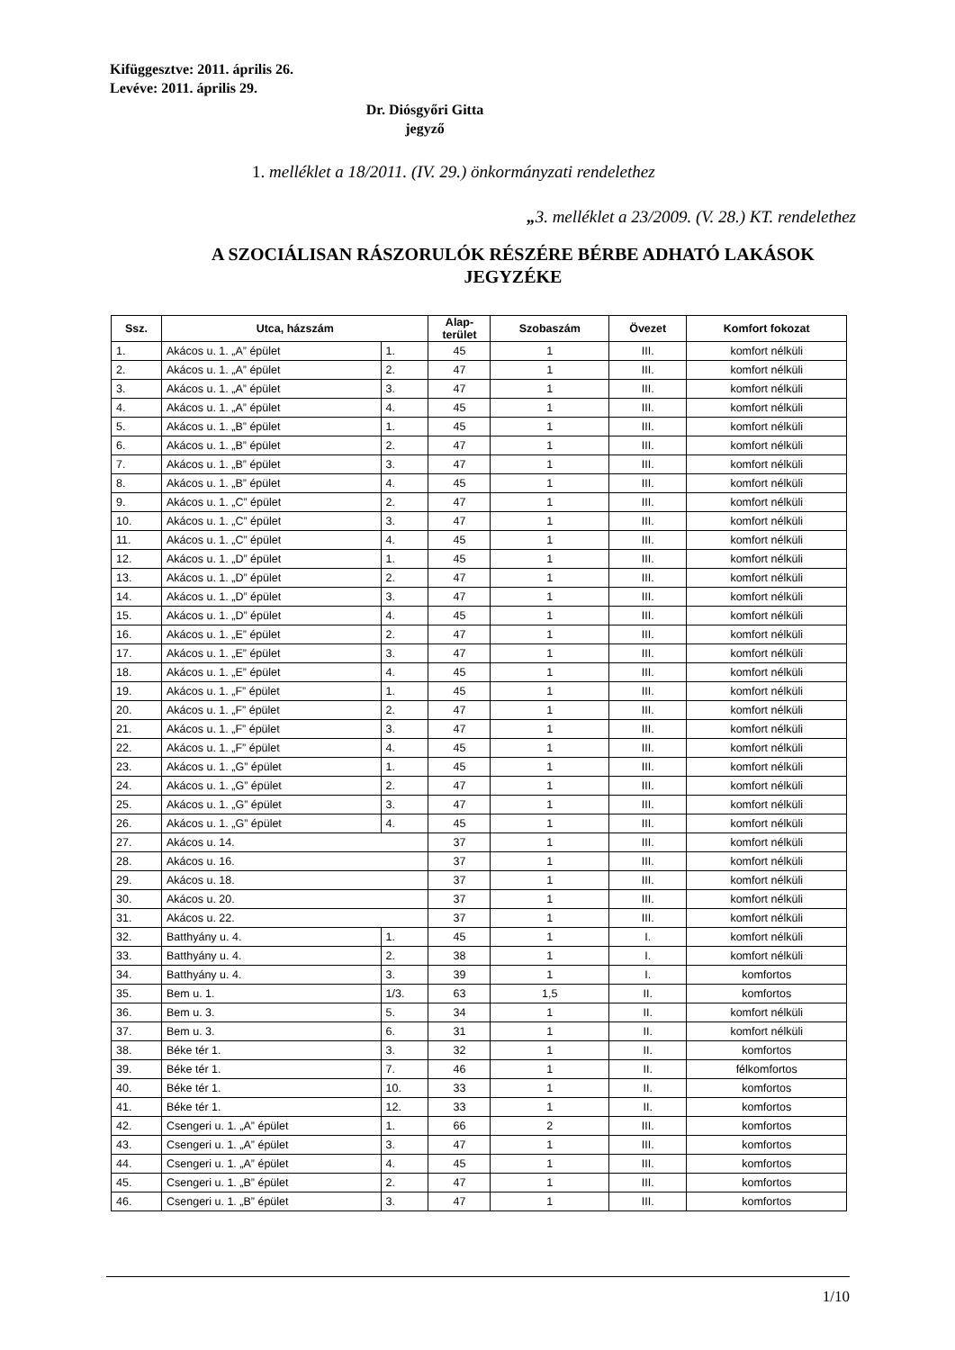Kifüggesztve: 2011. április 26.
Levéve: 2011. április 29.
Dr. Diósgyőri Gitta
jegyző
1. melléklet a 18/2011. (IV. 29.) önkormányzati rendelethez
„3. melléklet a 23/2009. (V. 28.) KT. rendelethez
A SZOCIÁLISAN RÁSZORULÓK RÉSZÉRE BÉRBE ADHATÓ LAKÁSOK JEGYZÉKE
| Ssz. | Utca, házszám | | Alap- terület | Szobaszám | Övezet | Komfort fokozat |
| --- | --- | --- | --- | --- | --- | --- |
| 1. | Akácos u. 1. „A” épület | 1. | 45 | 1 | III. | komfort nélküli |
| 2. | Akácos u. 1. „A” épület | 2. | 47 | 1 | III. | komfort nélküli |
| 3. | Akácos u. 1. „A” épület | 3. | 47 | 1 | III. | komfort nélküli |
| 4. | Akácos u. 1. „A” épület | 4. | 45 | 1 | III. | komfort nélküli |
| 5. | Akácos u. 1. „B” épület | 1. | 45 | 1 | III. | komfort nélküli |
| 6. | Akácos u. 1. „B” épület | 2. | 47 | 1 | III. | komfort nélküli |
| 7. | Akácos u. 1. „B” épület | 3. | 47 | 1 | III. | komfort nélküli |
| 8. | Akácos u. 1. „B” épület | 4. | 45 | 1 | III. | komfort nélküli |
| 9. | Akácos u. 1. „C” épület | 2. | 47 | 1 | III. | komfort nélküli |
| 10. | Akácos u. 1. „C” épület | 3. | 47 | 1 | III. | komfort nélküli |
| 11. | Akácos u. 1. „C” épület | 4. | 45 | 1 | III. | komfort nélküli |
| 12. | Akácos u. 1. „D” épület | 1. | 45 | 1 | III. | komfort nélküli |
| 13. | Akácos u. 1. „D” épület | 2. | 47 | 1 | III. | komfort nélküli |
| 14. | Akácos u. 1. „D” épület | 3. | 47 | 1 | III. | komfort nélküli |
| 15. | Akácos u. 1. „D” épület | 4. | 45 | 1 | III. | komfort nélküli |
| 16. | Akácos u. 1. „E” épület | 2. | 47 | 1 | III. | komfort nélküli |
| 17. | Akácos u. 1. „E” épület | 3. | 47 | 1 | III. | komfort nélküli |
| 18. | Akácos u. 1. „E” épület | 4. | 45 | 1 | III. | komfort nélküli |
| 19. | Akácos u. 1. „F” épület | 1. | 45 | 1 | III. | komfort nélküli |
| 20. | Akácos u. 1. „F” épület | 2. | 47 | 1 | III. | komfort nélküli |
| 21. | Akácos u. 1. „F” épület | 3. | 47 | 1 | III. | komfort nélküli |
| 22. | Akácos u. 1. „F” épület | 4. | 45 | 1 | III. | komfort nélküli |
| 23. | Akácos u. 1. „G” épület | 1. | 45 | 1 | III. | komfort nélküli |
| 24. | Akácos u. 1. „G” épület | 2. | 47 | 1 | III. | komfort nélküli |
| 25. | Akácos u. 1. „G” épület | 3. | 47 | 1 | III. | komfort nélküli |
| 26. | Akácos u. 1. „G” épület | 4. | 45 | 1 | III. | komfort nélküli |
| 27. | Akácos u. 14. | | 37 | 1 | III. | komfort nélküli |
| 28. | Akácos u. 16. | | 37 | 1 | III. | komfort nélküli |
| 29. | Akácos u. 18. | | 37 | 1 | III. | komfort nélküli |
| 30. | Akácos u. 20. | | 37 | 1 | III. | komfort nélküli |
| 31. | Akácos u. 22. | | 37 | 1 | III. | komfort nélküli |
| 32. | Batthyány u. 4. | 1. | 45 | 1 | I. | komfort nélküli |
| 33. | Batthyány u. 4. | 2. | 38 | 1 | I. | komfort nélküli |
| 34. | Batthyány u. 4. | 3. | 39 | 1 | I. | komfortos |
| 35. | Bem u. 1. | 1/3. | 63 | 1,5 | II. | komfortos |
| 36. | Bem u. 3. | 5. | 34 | 1 | II. | komfort nélküli |
| 37. | Bem u. 3. | 6. | 31 | 1 | II. | komfort nélküli |
| 38. | Béke tér 1. | 3. | 32 | 1 | II. | komfortos |
| 39. | Béke tér 1. | 7. | 46 | 1 | II. | félkomfortos |
| 40. | Béke tér 1. | 10. | 33 | 1 | II. | komfortos |
| 41. | Béke tér 1. | 12. | 33 | 1 | II. | komfortos |
| 42. | Csengeri u. 1. „A” épület | 1. | 66 | 2 | III. | komfortos |
| 43. | Csengeri u. 1. „A” épület | 3. | 47 | 1 | III. | komfortos |
| 44. | Csengeri u. 1. „A” épület | 4. | 45 | 1 | III. | komfortos |
| 45. | Csengeri u. 1. „B” épület | 2. | 47 | 1 | III. | komfortos |
| 46. | Csengeri u. 1. „B” épület | 3. | 47 | 1 | III. | komfortos |
1/10